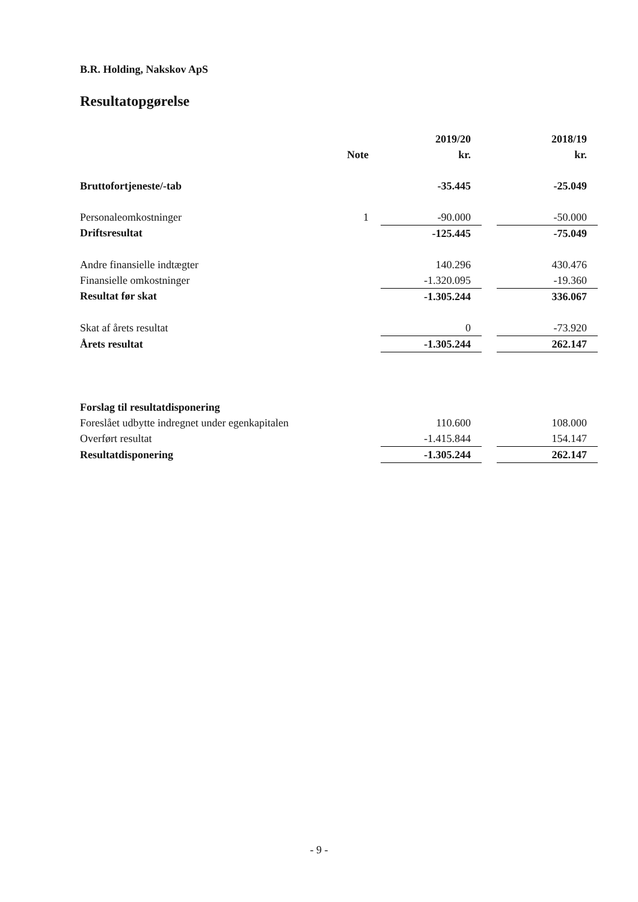B.R. Holding, Nakskov ApS
Resultatopgørelse
| | | 2019/20 | | 2018/19 |
| --- | --- | --- | --- | --- |
| | Note | kr. | | kr. |
| Bruttofortjeneste/-tab | | -35.445 | | -25.049 |
| Personaleomkostninger | 1 | -90.000 | | -50.000 |
| Driftsresultat | | -125.445 | | -75.049 |
| Andre finansielle indtægter | | 140.296 | | 430.476 |
| Finansielle omkostninger | | -1.320.095 | | -19.360 |
| Resultat før skat | | -1.305.244 | | 336.067 |
| Skat af årets resultat | | 0 | | -73.920 |
| Årets resultat | | -1.305.244 | | 262.147 |
| Forslag til resultatdisponering | | | | |
| Foreslået udbytte indregnet under egenkapitalen | | 110.600 | | 108.000 |
| Overført resultat | | -1.415.844 | | 154.147 |
| Resultatdisponering | | -1.305.244 | | 262.147 |
- 9 -